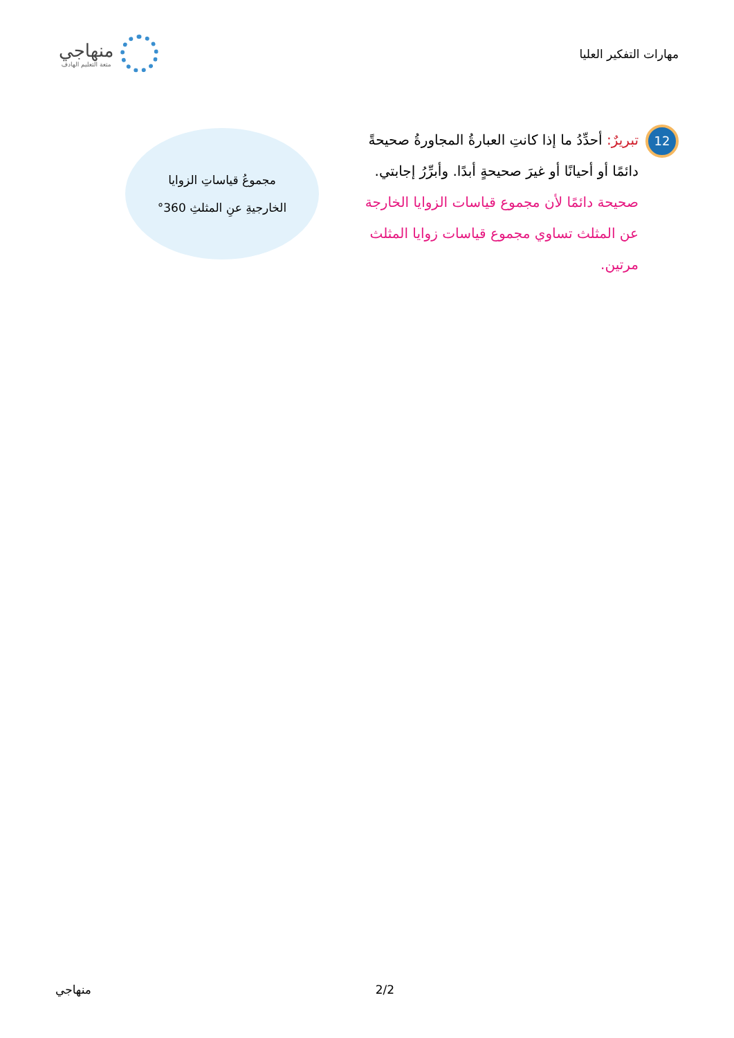مهارات التفكير العليا
منهاجي
متعة التعليم الهادف
12
تبريرٌ: أحدِّدُ ما إذا كانتِ العبارةُ المجاورةُ صحيحةً دائمًا أو أحيانًا أو غيرَ صحيحةٍ أبدًا. وأبرِّرُ إجابتي.
صحيحة دائمًا لأن مجموع قياسات الزوايا الخارجة عن المثلث تساوي مجموع قياسات زوايا المثلث مرتين.
مجموعُ قياساتِ الزوايا
الخارجيةِ عنِ المثلثِ 360°
منهاجي 2/2